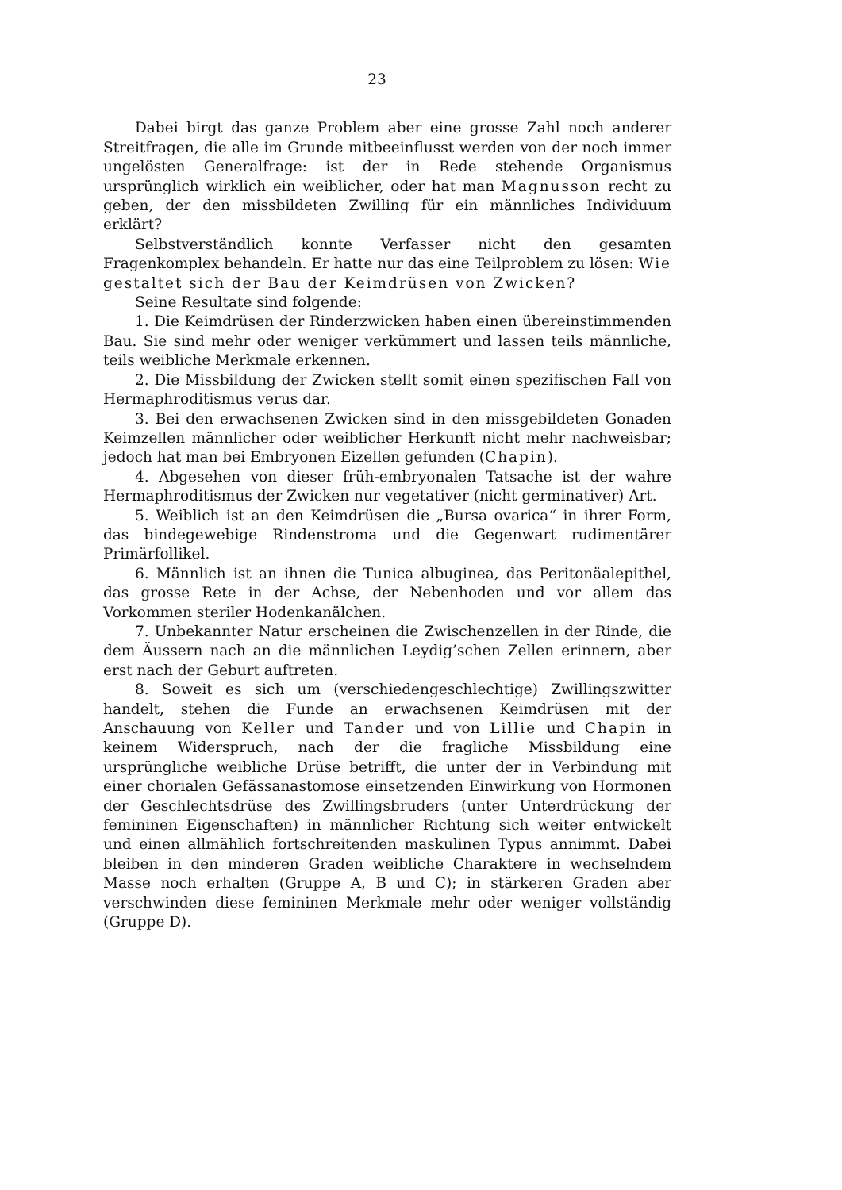23
Dabei birgt das ganze Problem aber eine grosse Zahl noch anderer Streitfragen, die alle im Grunde mitbeeinflusst werden von der noch immer ungelösten Generalfrage: ist der in Rede stehende Organismus ursprünglich wirklich ein weiblicher, oder hat man Magnusson recht zu geben, der den missbildeten Zwilling für ein männliches Individuum erklärt?
Selbstverständlich konnte Verfasser nicht den gesamten Fragenkomplex behandeln. Er hatte nur das eine Teilproblem zu lösen: Wie gestaltet sich der Bau der Keimdrüsen von Zwicken?
Seine Resultate sind folgende:
1. Die Keimdrüsen der Rinderzwicken haben einen übereinstimmenden Bau. Sie sind mehr oder weniger verkümmert und lassen teils männliche, teils weibliche Merkmale erkennen.
2. Die Missbildung der Zwicken stellt somit einen spezifischen Fall von Hermaphroditismus verus dar.
3. Bei den erwachsenen Zwicken sind in den missgebildeten Gonaden Keimzellen männlicher oder weiblicher Herkunft nicht mehr nachweisbar; jedoch hat man bei Embryonen Eizellen gefunden (Chapin).
4. Abgesehen von dieser früh-embryonalen Tatsache ist der wahre Hermaphroditismus der Zwicken nur vegetativer (nicht germinativer) Art.
5. Weiblich ist an den Keimdrüsen die „Bursa ovarica“ in ihrer Form, das bindegewebige Rindenstroma und die Gegenwart rudimentärer Primärfollikel.
6. Männlich ist an ihnen die Tunica albuginea, das Peritonäalepithel, das grosse Rete in der Achse, der Nebenhoden und vor allem das Vorkommen steriler Hodenkanälchen.
7. Unbekannter Natur erscheinen die Zwischenzellen in der Rinde, die dem Äussern nach an die männlichen Leydig’schen Zellen erinnern, aber erst nach der Geburt auftreten.
8. Soweit es sich um (verschiedengeschlechtige) Zwillingszwitter handelt, stehen die Funde an erwachsenen Keimdrüsen mit der Anschauung von Keller und Tander und von Lillie und Chapin in keinem Widerspruch, nach der die fragliche Missbildung eine ursprüngliche weibliche Drüse betrifft, die unter der in Verbindung mit einer chorialen Gefässanastomose einsetzenden Einwirkung von Hormonen der Geschlechtsdrüse des Zwillingsbruders (unter Unterdrückung der femininen Eigenschaften) in männlicher Richtung sich weiter entwickelt und einen allmählich fortschreitenden maskulinen Typus annimmt. Dabei bleiben in den minderen Graden weibliche Charaktere in wechselndem Masse noch erhalten (Gruppe A, B und C); in stärkeren Graden aber verschwinden diese femininen Merkmale mehr oder weniger vollständig (Gruppe D).